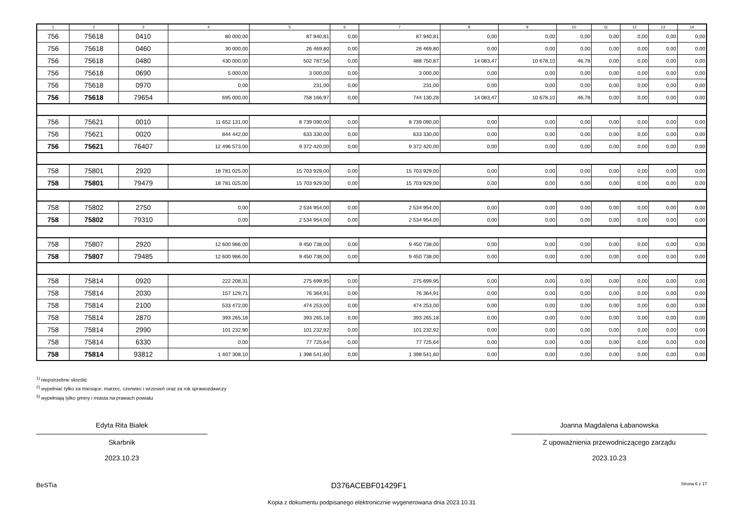| 1 | 2 | 3 | 4 | 5 | 6 | 7 | 8 | 9 | 10 | 11 | 12 | 13 | 14 |
| --- | --- | --- | --- | --- | --- | --- | --- | --- | --- | --- | --- | --- | --- |
| 756 | 75618 | 0410 | 80 000,00 | 87 940,81 | 0,00 | 87 940,81 | 0,00 | 0,00 | 0,00 | 0,00 | 0,00 | 0,00 | 0,00 |
| 756 | 75618 | 0460 | 30 000,00 | 26 469,80 | 0,00 | 26 469,80 | 0,00 | 0,00 | 0,00 | 0,00 | 0,00 | 0,00 | 0,00 |
| 756 | 75618 | 0480 | 430 000,00 | 502 787,56 | 0,00 | 488 750,87 | 14 083,47 | 10 678,10 | 46,78 | 0,00 | 0,00 | 0,00 | 0,00 |
| 756 | 75618 | 0690 | 5 000,00 | 3 000,00 | 0,00 | 3 000,00 | 0,00 | 0,00 | 0,00 | 0,00 | 0,00 | 0,00 | 0,00 |
| 756 | 75618 | 0970 | 0,00 | 231,00 | 0,00 | 231,00 | 0,00 | 0,00 | 0,00 | 0,00 | 0,00 | 0,00 | 0,00 |
| 756 | 75618 | 79654 | 695 000,00 | 758 166,97 | 0,00 | 744 130,28 | 14 083,47 | 10 678,10 | 46,78 | 0,00 | 0,00 | 0,00 | 0,00 |
| 756 | 75621 | 0010 | 11 652 131,00 | 8 739 090,00 | 0,00 | 8 739 090,00 | 0,00 | 0,00 | 0,00 | 0,00 | 0,00 | 0,00 | 0,00 |
| 756 | 75621 | 0020 | 844 442,00 | 633 330,00 | 0,00 | 633 330,00 | 0,00 | 0,00 | 0,00 | 0,00 | 0,00 | 0,00 | 0,00 |
| 756 | 75621 | 76407 | 12 496 573,00 | 9 372 420,00 | 0,00 | 9 372 420,00 | 0,00 | 0,00 | 0,00 | 0,00 | 0,00 | 0,00 | 0,00 |
| 758 | 75801 | 2920 | 18 781 025,00 | 15 703 929,00 | 0,00 | 15 703 929,00 | 0,00 | 0,00 | 0,00 | 0,00 | 0,00 | 0,00 | 0,00 |
| 758 | 75801 | 79479 | 18 781 025,00 | 15 703 929,00 | 0,00 | 15 703 929,00 | 0,00 | 0,00 | 0,00 | 0,00 | 0,00 | 0,00 | 0,00 |
| 758 | 75802 | 2750 | 0,00 | 2 534 954,00 | 0,00 | 2 534 954,00 | 0,00 | 0,00 | 0,00 | 0,00 | 0,00 | 0,00 | 0,00 |
| 758 | 75802 | 79310 | 0,00 | 2 534 954,00 | 0,00 | 2 534 954,00 | 0,00 | 0,00 | 0,00 | 0,00 | 0,00 | 0,00 | 0,00 |
| 758 | 75807 | 2920 | 12 600 986,00 | 9 450 738,00 | 0,00 | 9 450 738,00 | 0,00 | 0,00 | 0,00 | 0,00 | 0,00 | 0,00 | 0,00 |
| 758 | 75807 | 79485 | 12 600 986,00 | 9 450 738,00 | 0,00 | 9 450 738,00 | 0,00 | 0,00 | 0,00 | 0,00 | 0,00 | 0,00 | 0,00 |
| 758 | 75814 | 0920 | 222 208,31 | 275 699,95 | 0,00 | 275 699,95 | 0,00 | 0,00 | 0,00 | 0,00 | 0,00 | 0,00 | 0,00 |
| 758 | 75814 | 2030 | 157 129,71 | 76 364,91 | 0,00 | 76 364,91 | 0,00 | 0,00 | 0,00 | 0,00 | 0,00 | 0,00 | 0,00 |
| 758 | 75814 | 2100 | 533 472,00 | 474 253,00 | 0,00 | 474 253,00 | 0,00 | 0,00 | 0,00 | 0,00 | 0,00 | 0,00 | 0,00 |
| 758 | 75814 | 2870 | 393 265,18 | 393 265,18 | 0,00 | 393 265,18 | 0,00 | 0,00 | 0,00 | 0,00 | 0,00 | 0,00 | 0,00 |
| 758 | 75814 | 2990 | 101 232,90 | 101 232,92 | 0,00 | 101 232,92 | 0,00 | 0,00 | 0,00 | 0,00 | 0,00 | 0,00 | 0,00 |
| 758 | 75814 | 6330 | 0,00 | 77 725,64 | 0,00 | 77 725,64 | 0,00 | 0,00 | 0,00 | 0,00 | 0,00 | 0,00 | 0,00 |
| 758 | 75814 | 93812 | 1 407 308,10 | 1 398 541,60 | 0,00 | 1 398 541,60 | 0,00 | 0,00 | 0,00 | 0,00 | 0,00 | 0,00 | 0,00 |
<sup>1)</sup> niepotrzebne skreślić
<sup>2)</sup> wypełniać tylko za miesiące: marzec, czerwiec i wrzesień oraz za rok sprawozdawczy
<sup>3)</sup> wypełniają tylko gminy i miasta na prawach powiatu
Edyta Rita Białek
Skarbnik
2023.10.23
Joanna Magdalena Łabanowska
Z upoważnienia przewodniczącego zarządu
2023.10.23
BeSTia D376ACEBF01429F1 Strona 6 z 17
Kopia z dokumentu podpisanego elektronicznie wygenerowana dnia 2023.10.31